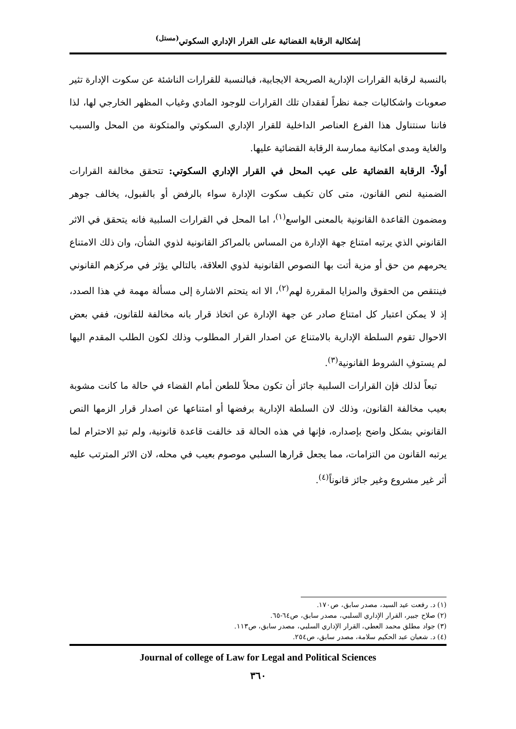إشكالية الرقابة القضائية على القرار الإداري السكوتي<sup>(مستل)</sup>
بالنسبة لرقابة القرارات الإدارية الصريحة الايجابية، فبالنسبة للقرارات الناشئة عن سكوت الإدارة تثير صعوبات واشكاليات جمة نظراً لفقدان تلك القرارات للوجود المادي وغياب المظهر الخارجي لها، لذا فاننا سنتناول هذا الفرع العناصر الداخلية للقرار الإداري السكوتي والمتكونة من المحل والسبب والغاية ومدى امكانية ممارسة الرقابة القضائية عليها.
أولاً- الرقابة القضائية على عيب المحل في القرار الإداري السكوتي: تتحقق مخالفة القرارات الضمنية لنص القانون، متى كان تكيف سكوت الإدارة سواء بالرفض أو بالقبول، يخالف جوهر ومضمون القاعدة القانونية بالمعنى الواسع<sup>(١)</sup>، اما المحل في القرارات السلبية فانه يتحقق في الاثر القانوني الذي يرتبه امتناع جهة الإدارة من المساس بالمراكز القانونية لذوي الشأن، وان ذلك الامتناع يحرمهم من حق أو مزية أتت بها النصوص القانونية لذوي العلاقة، بالتالي يؤثر في مركزهم القانوني فينتقص من الحقوق والمزايا المقررة لهم<sup>(٢)</sup>، الا انه يتحتم الاشارة إلى مسألة مهمة في هذا الصدد، إذ لا يمكن اعتبار كل امتناع صادر عن جهة الإدارة عن اتخاذ قرار بانه مخالفة للقانون، ففي بعض الاحوال تقوم السلطة الإدارية بالامتناع عن اصدار القرار المطلوب وذلك لكون الطلب المقدم اليها لم يستوفِ الشروط القانونية<sup>(٣)</sup>.
تبعاً لذلك فإن القرارات السلبية جائز أن تكون محلاً للطعن أمام القضاء في حالة ما كانت مشوبة بعيب مخالفة القانون، وذلك لان السلطة الإدارية برفضها أو امتناعها عن اصدار قرار الزمها النص القانوني بشكل واضح بإصداره، فإنها في هذه الحالة قد خالفت قاعدة قانونية، ولم تبدِ الاحترام لما يرتبه القانون من التزامات، مما يجعل قرارها السلبي موصوم بعيب في محله، لان الاثر المترتب عليه أثر غير مشروع وغير جائز قانوناً<sup>(٤)</sup>.
(١) د. رفعت عيد السيد، مصدر سابق، ص١٧٠.
(٢) صلاح جبير، القرار الإداري السلبي، مصدر سابق، ص٦٤-٦٥.
(٣) جواد مطلق محمد العطي، القرار الإداري السلبي، مصدر سابق، ص١١٣.
(٤) د. شعبان عبد الحكيم سلامة، مصدر سابق، ص٢٥٤.
Journal of college of Law for Legal and Political Sciences
٣٦٠